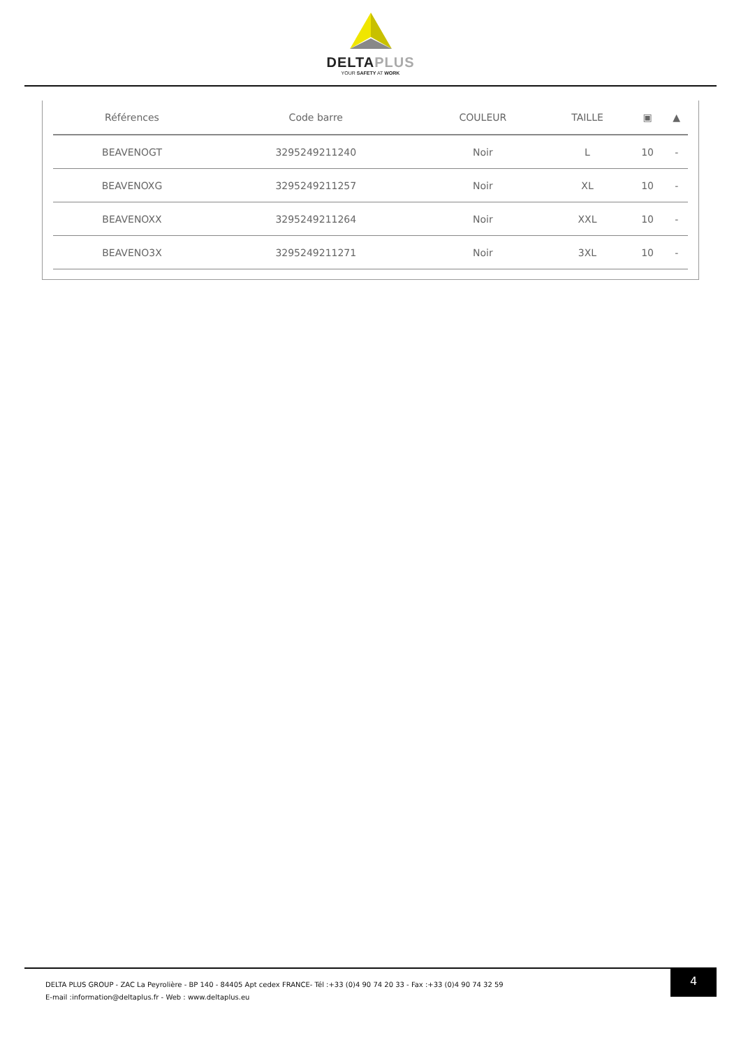DELTAPLUS
YOUR SAFETY AT WORK
| Références | Code barre | COULEUR | TAILLE | ▣ | ▲ |
| --- | --- | --- | --- | --- | --- |
| BEAVENOGT | 3295249211240 | Noir | L | 10 | - |
| BEAVENOXG | 3295249211257 | Noir | XL | 10 | - |
| BEAVENOXX | 3295249211264 | Noir | XXL | 10 | - |
| BEAVENO3X | 3295249211271 | Noir | 3XL | 10 | - |
DELTA PLUS GROUP - ZAC La Peyrolière - BP 140 - 84405 Apt cedex FRANCE- Tél :+33 (0)4 90 74 20 33 - Fax :+33 (0)4 90 74 32 59
E-mail :information@deltaplus.fr - Web : www.deltaplus.eu
4